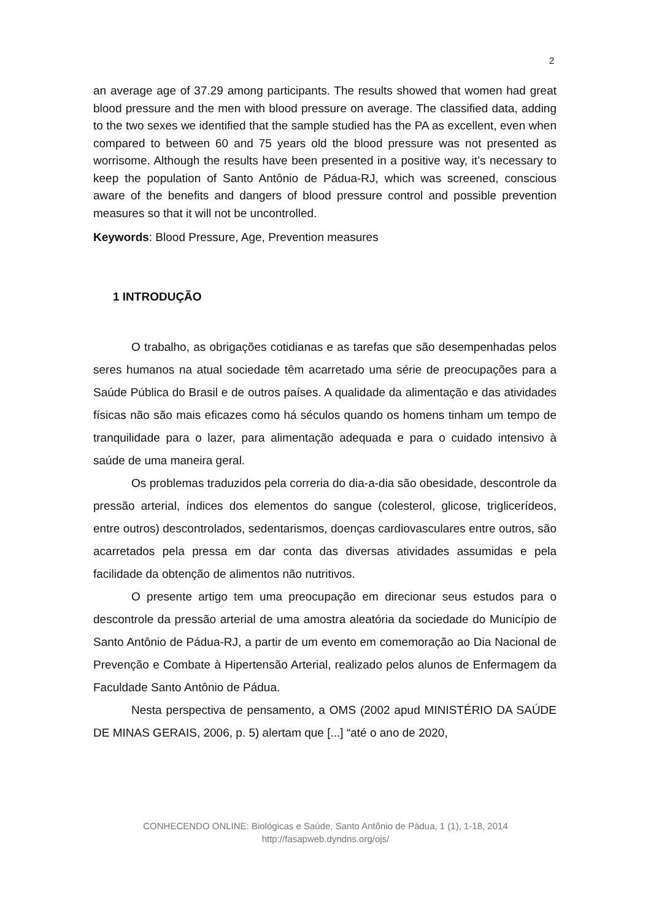2
an average age of 37.29 among participants. The results showed that women had great blood pressure and the men with blood pressure on average. The classified data, adding to the two sexes we identified that the sample studied has the PA as excellent, even when compared to between 60 and 75 years old the blood pressure was not presented as worrisome. Although the results have been presented in a positive way, it’s necessary to keep the population of Santo Antônio de Pádua-RJ, which was screened, conscious aware of the benefits and dangers of blood pressure control and possible prevention measures so that it will not be uncontrolled.
Keywords: Blood Pressure, Age, Prevention measures
1 INTRODUÇÃO
O trabalho, as obrigações cotidianas e as tarefas que são desempenhadas pelos seres humanos na atual sociedade têm acarretado uma série de preocupações para a Saúde Pública do Brasil e de outros países. A qualidade da alimentação e das atividades físicas não são mais eficazes como há séculos quando os homens tinham um tempo de tranquilidade para o lazer, para alimentação adequada e para o cuidado intensivo à saúde de uma maneira geral.
Os problemas traduzidos pela correria do dia-a-dia são obesidade, descontrole da pressão arterial, índices dos elementos do sangue (colesterol, glicose, triglicerídeos, entre outros) descontrolados, sedentarismos, doenças cardiovasculares entre outros, são acarretados pela pressa em dar conta das diversas atividades assumidas e pela facilidade da obtenção de alimentos não nutritivos.
O presente artigo tem uma preocupação em direcionar seus estudos para o descontrole da pressão arterial de uma amostra aleatória da sociedade do Município de Santo Antônio de Pádua-RJ, a partir de um evento em comemoração ao Dia Nacional de Prevenção e Combate à Hipertensão Arterial, realizado pelos alunos de Enfermagem da Faculdade Santo Antônio de Pádua.
Nesta perspectiva de pensamento, a OMS (2002 apud MINISTÉRIO DA SAÚDE DE MINAS GERAIS, 2006, p. 5) alertam que [...] “até o ano de 2020,
CONHECENDO ONLINE: Biológicas e Saúde, Santo Antônio de Pádua, 1 (1), 1-18, 2014
http://fasapweb.dyndns.org/ojs/